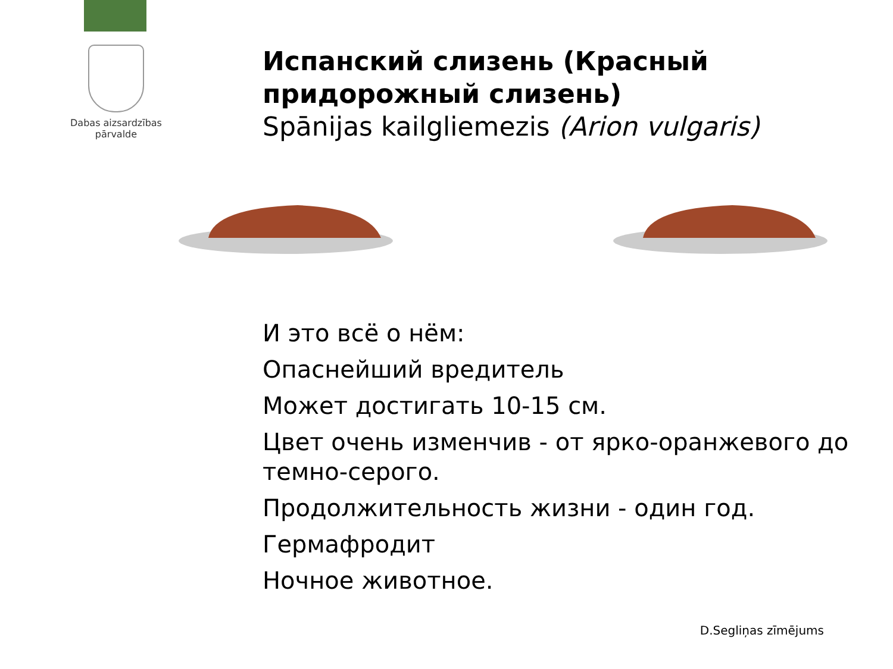Dabas aizsardzības
pārvalde
Испанский слизень (Красный придорожный слизень)
Spānijas kailgliemezis (Arion vulgaris)
И это всё о нём:
Опаснейший вредитель
Может достигать 10-15 см.
Цвет очень изменчив - от ярко-оранжевого до темно-серого.
Продолжительность жизни - один год.
Гермафродит
Ночное животное.
D.Segliņas zīmējums